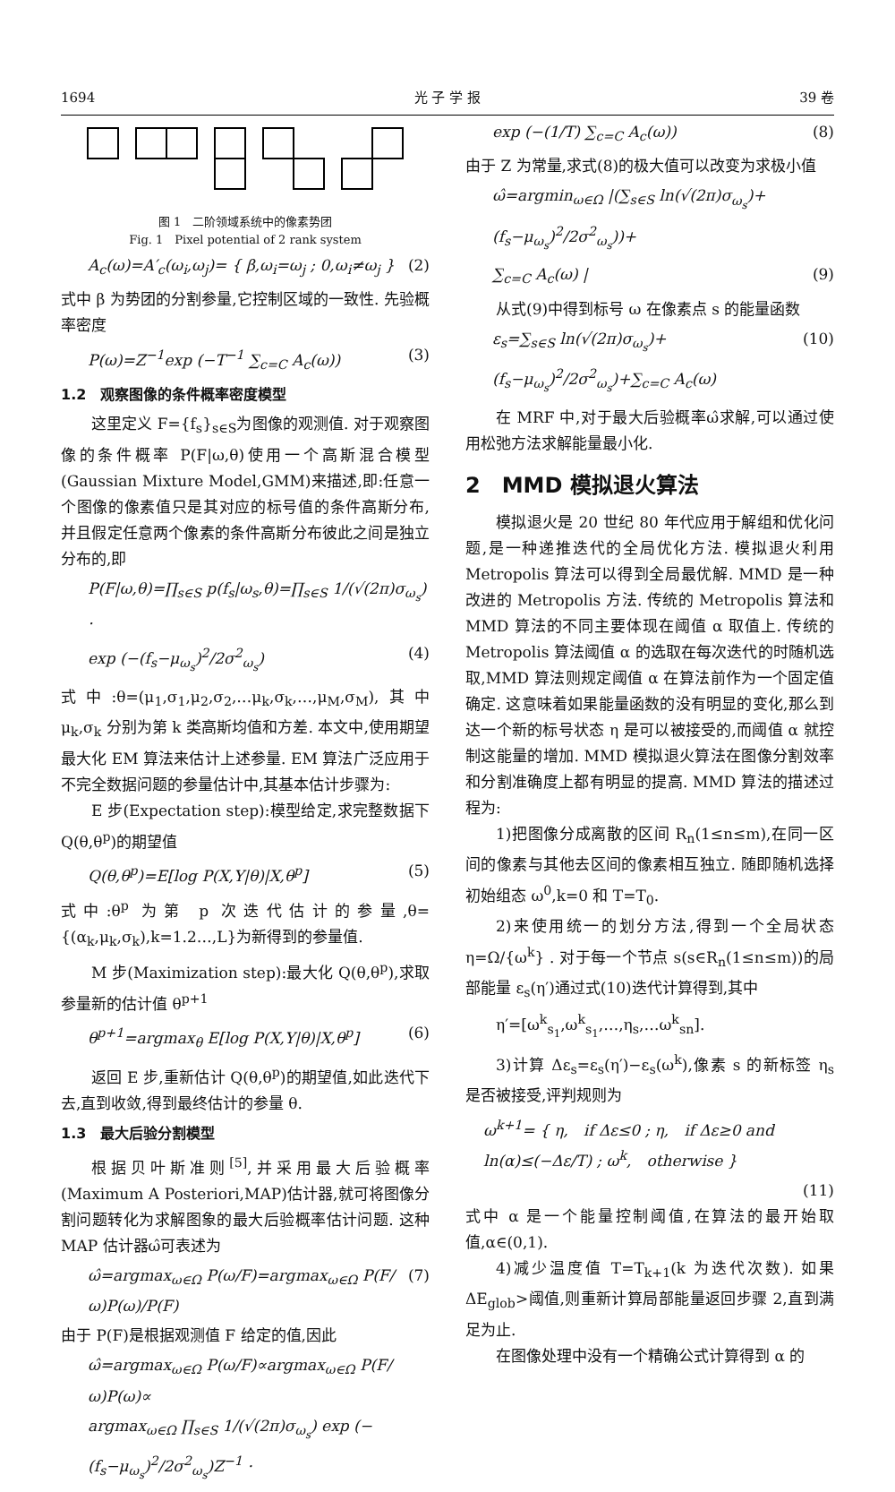1694 光 子 学 报 39 卷
图 1　二阶领域系统中的像素势团
Fig. 1　Pixel potential of 2 rank system
A<sub>c</sub>(ω)=A′<sub>c</sub>(ω<sub>i</sub>,ω<sub>j</sub>)= { β,ω<sub>i</sub>=ω<sub>j</sub> ; 0,ω<sub>i</sub>≠ω<sub>j</sub> } (2)
式中 β 为势团的分割参量,它控制区域的一致性. 先验概率密度
P(ω)=Z<sup>−1</sup>exp (−T<sup>−1</sup> ∑<sub>c=C</sub> A<sub>c</sub>(ω)) (3)
1.2　观察图像的条件概率密度模型
这里定义 F={f<sub>s</sub>}<sub>s∈S</sub>为图像的观测值. 对于观察图像的条件概率 P(F|ω,θ)使用一个高斯混合模型(Gaussian Mixture Model,GMM)来描述,即:任意一个图像的像素值只是其对应的标号值的条件高斯分布,并且假定任意两个像素的条件高斯分布彼此之间是独立分布的,即
P(F|ω,θ)=∏<sub>s∈S</sub> p(f<sub>s</sub>|ω<sub>s</sub>,θ)=∏<sub>s∈S</sub> 1/(√(2π)σ<sub>ω<sub>s</sub></sub>) ·
exp (−(f<sub>s</sub>−μ<sub>ω<sub>s</sub></sub>)<sup>2</sup>/2σ<sup>2</sup><sub>ω<sub>s</sub></sub>) (4)
式中:θ=(μ<sub>1</sub>,σ<sub>1</sub>,μ<sub>2</sub>,σ<sub>2</sub>,…μ<sub>k</sub>,σ<sub>k</sub>,…,μ<sub>M</sub>,σ<sub>M</sub>),其中 μ<sub>k</sub>,σ<sub>k</sub> 分别为第 k 类高斯均值和方差. 本文中,使用期望最大化 EM 算法来估计上述参量. EM 算法广泛应用于不完全数据问题的参量估计中,其基本估计步骤为:
E 步(Expectation step):模型给定,求完整数据下 Q(θ,θ<sup>p</sup>)的期望值
Q(θ,θ<sup>p</sup>)=E[log P(X,Y|θ)|X,θ<sup>p</sup>] (5)
式中:θ<sup>p</sup> 为第 p 次迭代估计的参量,θ={(α<sub>k</sub>,μ<sub>k</sub>,σ<sub>k</sub>),k=1.2…,L}为新得到的参量值.
M 步(Maximization step):最大化 Q(θ,θ<sup>p</sup>),求取参量新的估计值 θ<sup>p+1</sup>
θ<sup>p+1</sup>=argmax<sub>θ</sub> E[log P(X,Y|θ)|X,θ<sup>p</sup>] (6)
返回 E 步,重新估计 Q(θ,θ<sup>p</sup>)的期望值,如此迭代下去,直到收敛,得到最终估计的参量 θ.
1.3　最大后验分割模型
根据贝叶斯准则<sup>[5]</sup>,并采用最大后验概率(Maximum A Posteriori,MAP)估计器,就可将图像分割问题转化为求解图象的最大后验概率估计问题. 这种 MAP 估计器ω̂可表述为
ω̂=argmax<sub>ω∈Ω</sub> P(ω/F)=argmax<sub>ω∈Ω</sub> P(F/ω)P(ω)/P(F) (7)
由于 P(F)是根据观测值 F 给定的值,因此
ω̂=argmax<sub>ω∈Ω</sub> P(ω/F)∝argmax<sub>ω∈Ω</sub> P(F/ω)P(ω)∝
argmax<sub>ω∈Ω</sub> ∏<sub>s∈S</sub> 1/(√(2π)σ<sub>ω<sub>s</sub></sub>) exp (−(f<sub>s</sub>−μ<sub>ω<sub>s</sub></sub>)<sup>2</sup>/2σ<sup>2</sup><sub>ω<sub>s</sub></sub>)Z<sup>−1</sup> ·
exp (−(1/T) ∑<sub>c=C</sub> A<sub>c</sub>(ω)) (8)
由于 Z 为常量,求式(8)的极大值可以改变为求极小值
ω̂=argmin<sub>ω∈Ω</sub> |(∑<sub>s∈S</sub> ln(√(2π)σ<sub>ω<sub>s</sub></sub>)+(f<sub>s</sub>−μ<sub>ω<sub>s</sub></sub>)<sup>2</sup>/2σ<sup>2</sup><sub>ω<sub>s</sub></sub>))+
∑<sub>c=C</sub> A<sub>c</sub>(ω) | (9)
从式(9)中得到标号 ω 在像素点 s 的能量函数
ε<sub>s</sub>=∑<sub>s∈S</sub> ln(√(2π)σ<sub>ω<sub>s</sub></sub>)+(f<sub>s</sub>−μ<sub>ω<sub>s</sub></sub>)<sup>2</sup>/2σ<sup>2</sup><sub>ω<sub>s</sub></sub>)+∑<sub>c=C</sub> A<sub>c</sub>(ω) (10)
在 MRF 中,对于最大后验概率ω̂求解,可以通过使用松弛方法求解能量最小化.
2　MMD 模拟退火算法
模拟退火是 20 世纪 80 年代应用于解组和优化问题,是一种递推迭代的全局优化方法. 模拟退火利用 Metropolis 算法可以得到全局最优解. MMD 是一种改进的 Metropolis 方法. 传统的 Metropolis 算法和 MMD 算法的不同主要体现在阈值 α 取值上. 传统的 Metropolis 算法阈值 α 的选取在每次迭代的时随机选取,MMD 算法则规定阈值 α 在算法前作为一个固定值确定. 这意味着如果能量函数的没有明显的变化,那么到达一个新的标号状态 η 是可以被接受的,而阈值 α 就控制这能量的增加. MMD 模拟退火算法在图像分割效率和分割准确度上都有明显的提高. MMD 算法的描述过程为:
1)把图像分成离散的区间 R<sub>n</sub>(1≤n≤m),在同一区间的像素与其他去区间的像素相互独立. 随即随机选择初始组态 ω<sup>0</sup>,k=0 和 T=T<sub>0</sub>.
2)来使用统一的划分方法,得到一个全局状态 η=Ω/{ω<sup>k</sup>} . 对于每一个节点 s(s∈R<sub>n</sub>(1≤n≤m))的局部能量 ε<sub>s</sub>(η′)通过式(10)迭代计算得到,其中
η′=[ω<sup>k</sup><sub>s<sub>1</sub></sub>,ω<sup>k</sup><sub>s<sub>1</sub></sub>,…,η<sub>s</sub>,…ω<sup>k</sup><sub>sn</sub>].
3)计算 Δε<sub>s</sub>=ε<sub>s</sub>(η′)−ε<sub>s</sub>(ω<sup>k</sup>),像素 s 的新标签 η<sub>s</sub> 是否被接受,评判规则为
ω<sup>k+1</sup>= { η,　if Δε≤0 ; η,　if Δε≥0 and ln(α)≤(−Δε/T) ; ω<sup>k</sup>,　otherwise }
(11)
式中 α 是一个能量控制阈值,在算法的最开始取值,α∈(0,1).
4)减少温度值 T=T<sub>k+1</sub>(k 为迭代次数). 如果 ΔE<sub>glob</sub>>阈值,则重新计算局部能量返回步骤 2,直到满足为止.
在图像处理中没有一个精确公式计算得到 α 的